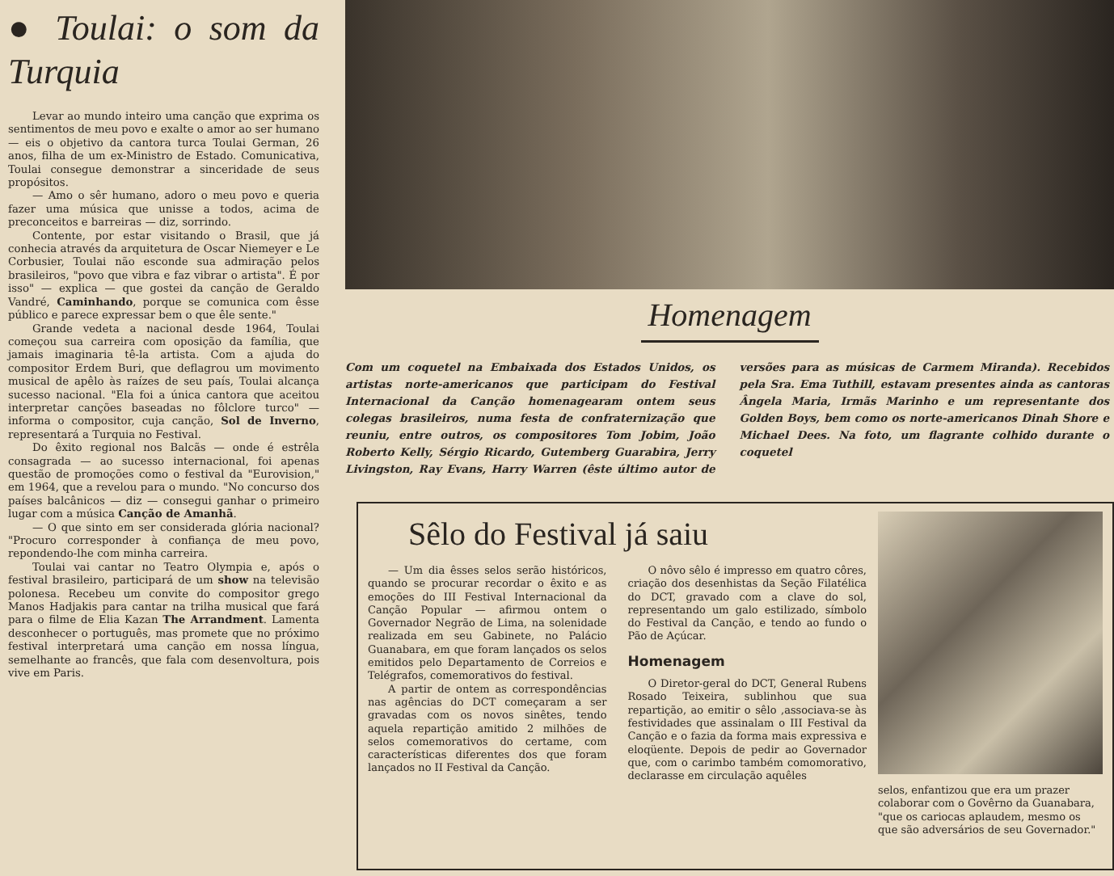● Toulai: o som da Turquia
Levar ao mundo inteiro uma canção que exprima os sentimentos de meu povo e exalte o amor ao ser humano — eis o objetivo da cantora turca Toulai German, 26 anos, filha de um ex-Ministro de Estado. Comunicativa, Toulai consegue demonstrar a sinceridade de seus propósitos.
— Amo o sêr humano, adoro o meu povo e queria fazer uma música que unisse a todos, acima de preconceitos e barreiras — diz, sorrindo.
Contente, por estar visitando o Brasil, que já conhecia através da arquitetura de Oscar Niemeyer e Le Corbusier, Toulai não esconde sua admiração pelos brasileiros, "povo que vibra e faz vibrar o artista". É por isso" — explica — que gostei da canção de Geraldo Vandré, Caminhando, porque se comunica com êsse público e parece expressar bem o que êle sente."
Grande vedeta a nacional desde 1964, Toulai começou sua carreira com oposição da família, que jamais imaginaria tê-la artista. Com a ajuda do compositor Erdem Buri, que deflagrou um movimento musical de apêlo às raízes de seu país, Toulai alcança sucesso nacional. "Ela foi a única cantora que aceitou interpretar canções baseadas no fôlclore turco" — informa o compositor, cuja canção, Sol de Inverno, representará a Turquia no Festival.
Do êxito regional nos Balcãs — onde é estrêla consagrada — ao sucesso internacional, foi apenas questão de promoções como o festival da "Eurovision," em 1964, que a revelou para o mundo. "No concurso dos países balcânicos — diz — consegui ganhar o primeiro lugar com a música Canção de Amanhã.
— O que sinto em ser considerada glória nacional? "Procuro corresponder à confiança de meu povo, repondendo-lhe com minha carreira.
Toulai vai cantar no Teatro Olympia e, após o festival brasileiro, participará de um show na televisão polonesa. Recebeu um convite do compositor grego Manos Hadjakis para cantar na trilha musical que fará para o filme de Elia Kazan The Arrandment. Lamenta desconhecer o português, mas promete que no próximo festival interpretará uma canção em nossa língua, semelhante ao francês, que fala com desenvoltura, pois vive em Paris.
Homenagem
Com um coquetel na Embaixada dos Estados Unidos, os artistas norte-americanos que participam do Festival Internacional da Canção homenagearam ontem seus colegas brasileiros, numa festa de confraternização que reuniu, entre outros, os compositores Tom Jobim, João Roberto Kelly, Sérgio Ricardo, Gutemberg Guarabira, Jerry Livingston, Ray Evans, Harry Warren (êste último autor de versões para as músicas de Carmem Miranda). Recebidos pela Sra. Ema Tuthill, estavam presentes ainda as cantoras Ângela Maria, Irmãs Marinho e um representante dos Golden Boys, bem como os norte-americanos Dinah Shore e Michael Dees. Na foto, um flagrante colhido durante o coquetel
Sêlo do Festival já saiu
— Um dia êsses selos serão históricos, quando se procurar recordar o êxito e as emoções do III Festival Internacional da Canção Popular — afirmou ontem o Governador Negrão de Lima, na solenidade realizada em seu Gabinete, no Palácio Guanabara, em que foram lançados os selos emitidos pelo Departamento de Correios e Telégrafos, comemorativos do festival.
A partir de ontem as correspondências nas agências do DCT começaram a ser gravadas com os novos sinêtes, tendo aquela repartição amitido 2 milhões de selos comemorativos do certame, com características diferentes dos que foram lançados no II Festival da Canção.
O nôvo sêlo é impresso em quatro côres, criação dos desenhistas da Seção Filatélica do DCT, gravado com a clave do sol, representando um galo estilizado, símbolo do Festival da Canção, e tendo ao fundo o Pão de Açúcar.
Homenagem
O Diretor-geral do DCT, General Rubens Rosado Teixeira, sublinhou que sua repartição, ao emitir o sêlo ,associava-se às festividades que assinalam o III Festival da Canção e o fazia da forma mais expressiva e eloqüente. Depois de pedir ao Governador que, com o carimbo também comomorativo, declarasse em circulação aquêles
selos, enfantizou que era um prazer colaborar com o Govêrno da Guanabara, "que os cariocas aplaudem, mesmo os que são adversários de seu Governador."